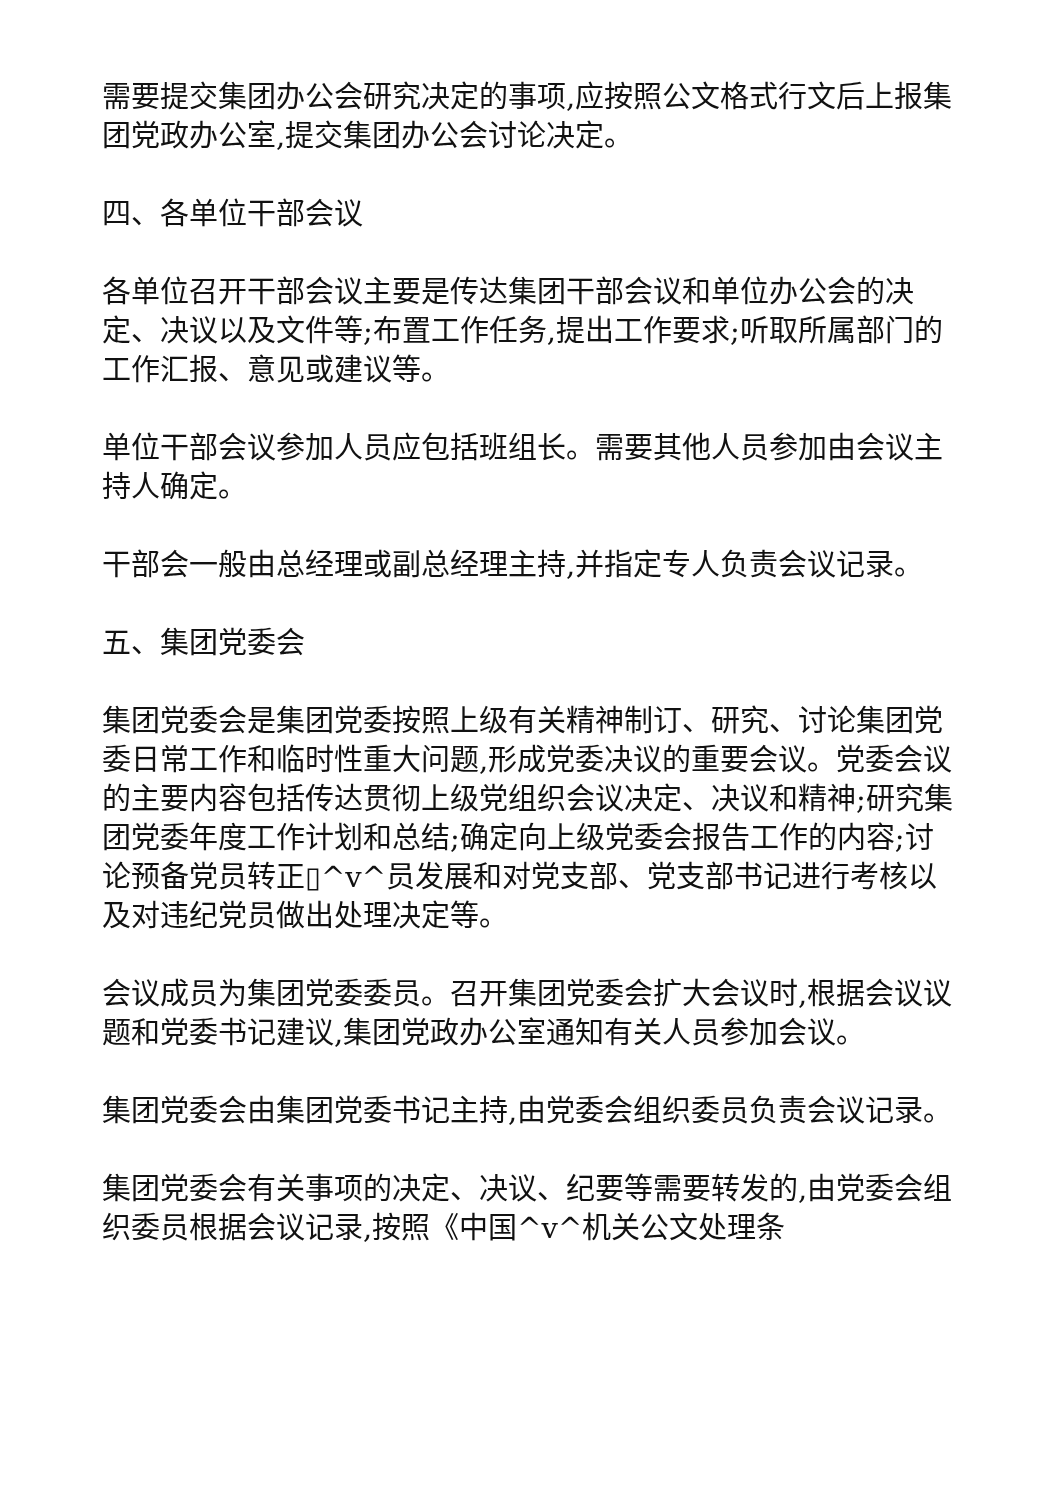需要提交集团办公会研究决定的事项,应按照公文格式行文后上报集团党政办公室,提交集团办公会讨论决定。
四、各单位干部会议
各单位召开干部会议主要是传达集团干部会议和单位办公会的决定、决议以及文件等;布置工作任务,提出工作要求;听取所属部门的工作汇报、意见或建议等。
单位干部会议参加人员应包括班组长。需要其他人员参加由会议主持人确定。
干部会一般由总经理或副总经理主持,并指定专人负责会议记录。
五、集团党委会
集团党委会是集团党委按照上级有关精神制订、研究、讨论集团党委日常工作和临时性重大问题,形成党委决议的重要会议。党委会议的主要内容包括传达贯彻上级党组织会议决定、决议和精神;研究集团党委年度工作计划和总结;确定向上级党委会报告工作的内容;讨论预备党员转正▯^v^员发展和对党支部、党支部书记进行考核以及对违纪党员做出处理决定等。
会议成员为集团党委委员。召开集团党委会扩大会议时,根据会议议题和党委书记建议,集团党政办公室通知有关人员参加会议。
集团党委会由集团党委书记主持,由党委会组织委员负责会议记录。
集团党委会有关事项的决定、决议、纪要等需要转发的,由党委会组织委员根据会议记录,按照《中国^v^机关公文处理条